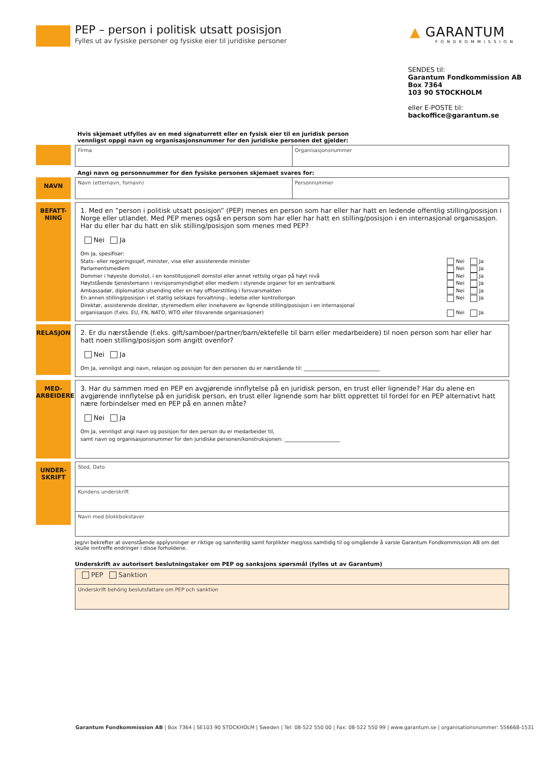PEP – person i politisk utsatt posisjon
Fylles ut av fysiske personer og fysiske eier til juridiske personer
▲ GARANTUM
FONDKOMMISSION
SENDES til:
Garantum Fondkommission AB
Box 7364
103 90 STOCKHOLM
eller E-POSTE til:
backoffice@garantum.se
Hvis skjemaet utfylles av en med signaturrett eller en fysisk eier til en juridisk person
vennligst oppgi navn og organisasjonsnummer for den juridiske personen det gjelder:
Firma Organisasjonsnummer
Angi navn og personnummer for den fysiske personen skjemaet svares for:
NAVN
Navn (etternavn, fornavn) Personnummer
BEFATT-
NING
1. Med en ”person i politisk utsatt posisjon” (PEP) menes en person som har eller har hatt en ledende offentlig stilling/posisjon i Norge eller utlandet. Med PEP menes også en person som har eller har hatt en stilling/posisjon i en internasjonal organisasjon. Har du eller har du hatt en slik stilling/posisjon som menes med PEP?
Nei Ja
Om Ja, spesifiser:
Stats- eller regjeringssjef, minister, vise eller assisterende minister
Parlamentsmedlem
Dommer i høyeste domstol, i en konstitusjonell domstol eller annet rettslig organ på høyt nivå
Høytstående tjenestemann i revisjonsmyndighet eller medlem i styrende organer for en sentralbank
Ambassadør, diplomatisk utsending eller en høy offiserstilling i forsvarsmakten
En annen stilling/posisjon i et statlig selskaps forvaltning-, ledelse eller kontrollorgan
Direktør, assisterende direktør, styremedlem eller innehavere av lignende stilling/posisjon i en internasjonal
organisasjon (f.eks. EU, FN, NATO, WTO eller tilsvarende organisasjoner)
Nei Ja
Nei Ja
Nei Ja
Nei Ja
Nei Ja
Nei Ja
Nei Ja
RELASJON
2. Er du nærstående (f.eks. gift/samboer/partner/barn/ektefelle til barn eller medarbeidere) til noen person som har eller har hatt noen stilling/posisjon som angitt ovenfor?
Nei Ja
Om Ja, vennligst angi navn, relasjon og posisjon for den personen du er nærstående til: ______________________________
MED-
ARBEIDERE
3. Har du sammen med en PEP en avgjørende innflytelse på en juridisk person, en trust eller lignende? Har du alene en avgjørende innflytelse på en juridisk person, en trust eller lignende som har blitt opprettet til fordel for en PEP alternativt hatt nære forbindelser med en PEP på en annen måte?
Nei Ja
Om Ja, vennligst angi navn og posisjon for den person du er medarbeider til,
samt navn og organisasjonsnummer for den juridiske personen/konstruksjonen: ______________________
UNDER-
SKRIFT
Sted, Dato
Kundens underskrift
Navn med blokkbokstaver
Jeg/vi bekrefter at ovenstående opplysninger er riktige og sannferdig samt forplikter meg/oss samtidig til og omgående å varsle Garantum Fondkommission AB om det skulle inntreffe endringer i disse forholdene.
Underskrift av autorisert beslutningstaker om PEP og sanksjons spørsmål (fylles ut av Garantum)
PEP Sanktion
Underskrift behörig beslutsfattare om PEP och sanktion
Garantum Fondkommission AB | Box 7364 | SE103 90 STOCKHOLM | Sweden | Tel: 08-522 550 00 | Fax: 08-522 550 99 | www.garantum.se | organisationsnummer: 556668-1531